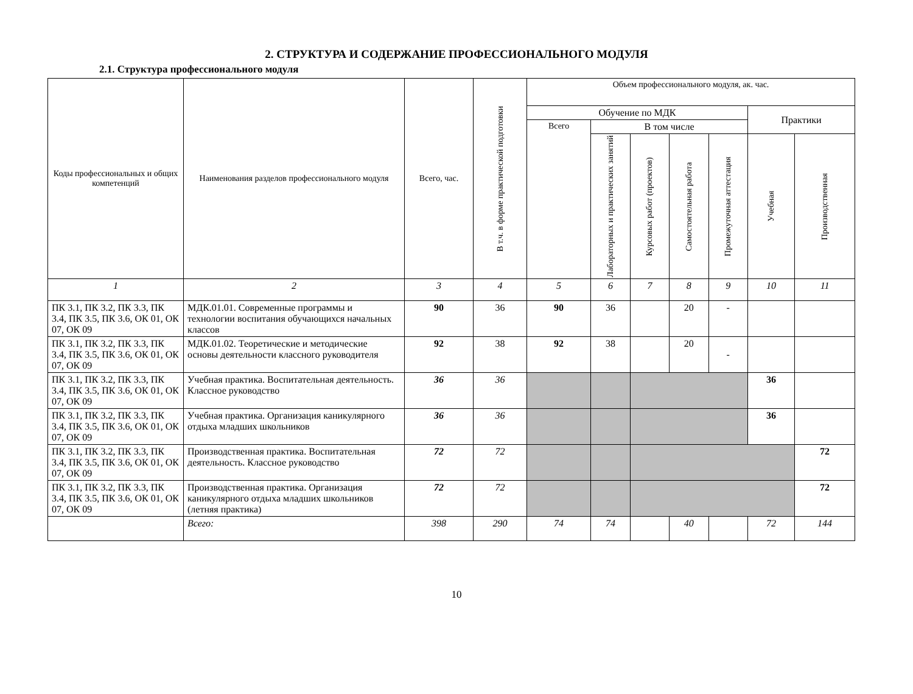2. СТРУКТУРА И СОДЕРЖАНИЕ ПРОФЕССИОНАЛЬНОГО МОДУЛЯ
2.1. Структура профессионального модуля
| Коды профессиональных и общих компетенций | Наименования разделов профессионального модуля | Всего, час. | В т.ч. в форме практической подготовки | Объем профессионального модуля, ак. час. | | | | | | |
| --- | --- | --- | --- | --- | --- | --- | --- | --- | --- | --- |
| | | | | Обучение по МДК | | | | | Практики | |
| | | | | Всего | В том числе | | | | | |
| | | | | | Лабораторных и практических занятий | Курсовых работ (проектов) | Самостоятельная работа | Промежуточная аттестация | Учебная | Производственная |
| 1 | 2 | 3 | 4 | 5 | 6 | 7 | 8 | 9 | 10 | 11 |
| ПК 3.1, ПК 3.2, ПК 3.3, ПК 3.4, ПК 3.5, ПК 3.6, ОК 01, ОК 07, ОК 09 | МДК.01.01. Современные программы и технологии воспитания обучающихся начальных классов | 90 | 36 | 90 | 36 | | 20 | - | | |
| ПК 3.1, ПК 3.2, ПК 3.3, ПК 3.4, ПК 3.5, ПК 3.6, ОК 01, ОК 07, ОК 09 | МДК.01.02. Теоретические и методические основы деятельности классного руководителя | 92 | 38 | 92 | 38 | | 20 | - | | |
| ПК 3.1, ПК 3.2, ПК 3.3, ПК 3.4, ПК 3.5, ПК 3.6, ОК 01, ОК 07, ОК 09 | Учебная практика. Воспитательная деятельность. Классное руководство | 36 | 36 | | | | | | 36 | |
| ПК 3.1, ПК 3.2, ПК 3.3, ПК 3.4, ПК 3.5, ПК 3.6, ОК 01, ОК 07, ОК 09 | Учебная практика. Организация каникулярного отдыха младших школьников | 36 | 36 | | | | | | 36 | |
| ПК 3.1, ПК 3.2, ПК 3.3, ПК 3.4, ПК 3.5, ПК 3.6, ОК 01, ОК 07, ОК 09 | Производственная практика. Воспитательная деятельность. Классное руководство | 72 | 72 | | | | | | | 72 |
| ПК 3.1, ПК 3.2, ПК 3.3, ПК 3.4, ПК 3.5, ПК 3.6, ОК 01, ОК 07, ОК 09 | Производственная практика. Организация каникулярного отдыха младших школьников (летняя практика) | 72 | 72 | | | | | | | 72 |
| | Всего: | 398 | 290 | 74 | 74 | | 40 | | 72 | 144 |
10